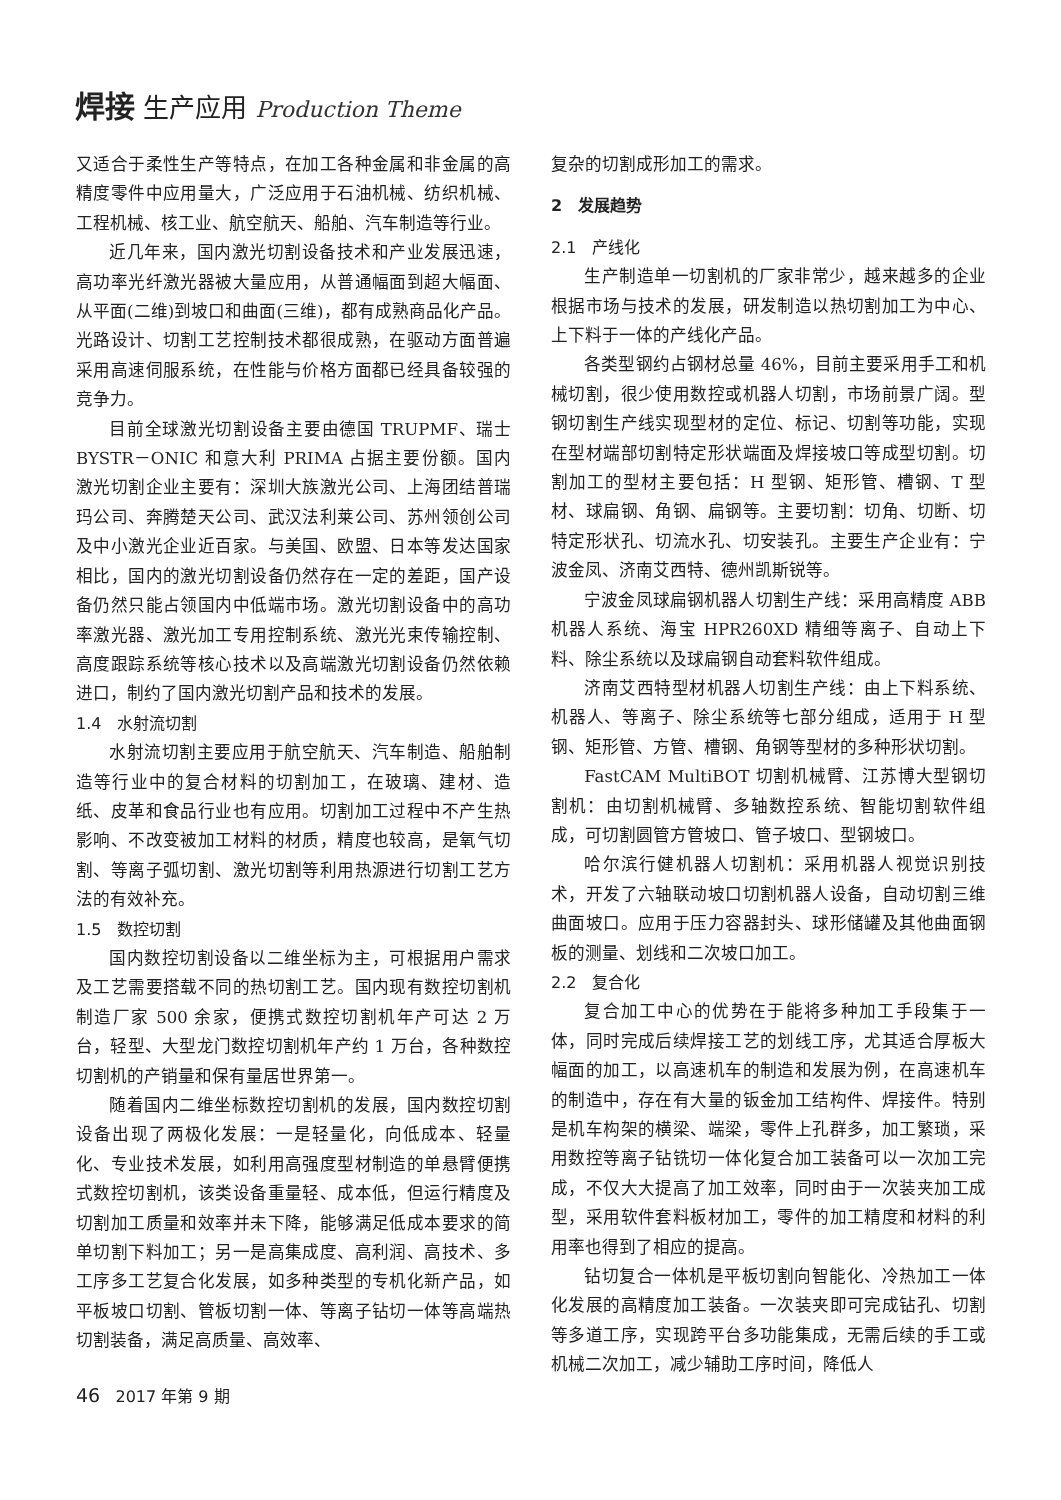焊接 生产应用 Production Theme
又适合于柔性生产等特点，在加工各种金属和非金属的高精度零件中应用量大，广泛应用于石油机械、纺织机械、工程机械、核工业、航空航天、船舶、汽车制造等行业。
近几年来，国内激光切割设备技术和产业发展迅速，高功率光纤激光器被大量应用，从普通幅面到超大幅面、从平面(二维)到坡口和曲面(三维)，都有成熟商品化产品。光路设计、切割工艺控制技术都很成熟，在驱动方面普遍采用高速伺服系统，在性能与价格方面都已经具备较强的竞争力。
目前全球激光切割设备主要由德国 TRUPMF、瑞士 BYSTR－ONIC 和意大利 PRIMA 占据主要份额。国内激光切割企业主要有：深圳大族激光公司、上海团结普瑞玛公司、奔腾楚天公司、武汉法利莱公司、苏州领创公司及中小激光企业近百家。与美国、欧盟、日本等发达国家相比，国内的激光切割设备仍然存在一定的差距，国产设备仍然只能占领国内中低端市场。激光切割设备中的高功率激光器、激光加工专用控制系统、激光光束传输控制、高度跟踪系统等核心技术以及高端激光切割设备仍然依赖进口，制约了国内激光切割产品和技术的发展。
1.4　水射流切割
水射流切割主要应用于航空航天、汽车制造、船舶制造等行业中的复合材料的切割加工，在玻璃、建材、造纸、皮革和食品行业也有应用。切割加工过程中不产生热影响、不改变被加工材料的材质，精度也较高，是氧气切割、等离子弧切割、激光切割等利用热源进行切割工艺方法的有效补充。
1.5　数控切割
国内数控切割设备以二维坐标为主，可根据用户需求及工艺需要搭载不同的热切割工艺。国内现有数控切割机制造厂家 500 余家，便携式数控切割机年产可达 2 万台，轻型、大型龙门数控切割机年产约 1 万台，各种数控切割机的产销量和保有量居世界第一。
随着国内二维坐标数控切割机的发展，国内数控切割设备出现了两极化发展：一是轻量化，向低成本、轻量化、专业技术发展，如利用高强度型材制造的单悬臂便携式数控切割机，该类设备重量轻、成本低，但运行精度及切割加工质量和效率并未下降，能够满足低成本要求的简单切割下料加工；另一是高集成度、高利润、高技术、多工序多工艺复合化发展，如多种类型的专机化新产品，如平板坡口切割、管板切割一体、等离子钻切一体等高端热切割装备，满足高质量、高效率、
复杂的切割成形加工的需求。
2　发展趋势
2.1　产线化
生产制造单一切割机的厂家非常少，越来越多的企业根据市场与技术的发展，研发制造以热切割加工为中心、上下料于一体的产线化产品。
各类型钢约占钢材总量 46%，目前主要采用手工和机械切割，很少使用数控或机器人切割，市场前景广阔。型钢切割生产线实现型材的定位、标记、切割等功能，实现在型材端部切割特定形状端面及焊接坡口等成型切割。切割加工的型材主要包括：H 型钢、矩形管、槽钢、T 型材、球扁钢、角钢、扁钢等。主要切割：切角、切断、切特定形状孔、切流水孔、切安装孔。主要生产企业有：宁波金凤、济南艾西特、德州凯斯锐等。
宁波金凤球扁钢机器人切割生产线：采用高精度 ABB 机器人系统、海宝 HPR260XD 精细等离子、自动上下料、除尘系统以及球扁钢自动套料软件组成。
济南艾西特型材机器人切割生产线：由上下料系统、机器人、等离子、除尘系统等七部分组成，适用于 H 型钢、矩形管、方管、槽钢、角钢等型材的多种形状切割。
FastCAM MultiBOT 切割机械臂、江苏博大型钢切割机：由切割机械臂、多轴数控系统、智能切割软件组成，可切割圆管方管坡口、管子坡口、型钢坡口。
哈尔滨行健机器人切割机：采用机器人视觉识别技术，开发了六轴联动坡口切割机器人设备，自动切割三维曲面坡口。应用于压力容器封头、球形储罐及其他曲面钢板的测量、划线和二次坡口加工。
2.2　复合化
复合加工中心的优势在于能将多种加工手段集于一体，同时完成后续焊接工艺的划线工序，尤其适合厚板大幅面的加工，以高速机车的制造和发展为例，在高速机车的制造中，存在有大量的钣金加工结构件、焊接件。特别是机车构架的横梁、端梁，零件上孔群多，加工繁琐，采用数控等离子钻铣切一体化复合加工装备可以一次加工完成，不仅大大提高了加工效率，同时由于一次装夹加工成型，采用软件套料板材加工，零件的加工精度和材料的利用率也得到了相应的提高。
钻切复合一体机是平板切割向智能化、冷热加工一体化发展的高精度加工装备。一次装夹即可完成钻孔、切割等多道工序，实现跨平台多功能集成，无需后续的手工或机械二次加工，减少辅助工序时间，降低人
46 2017 年第 9 期